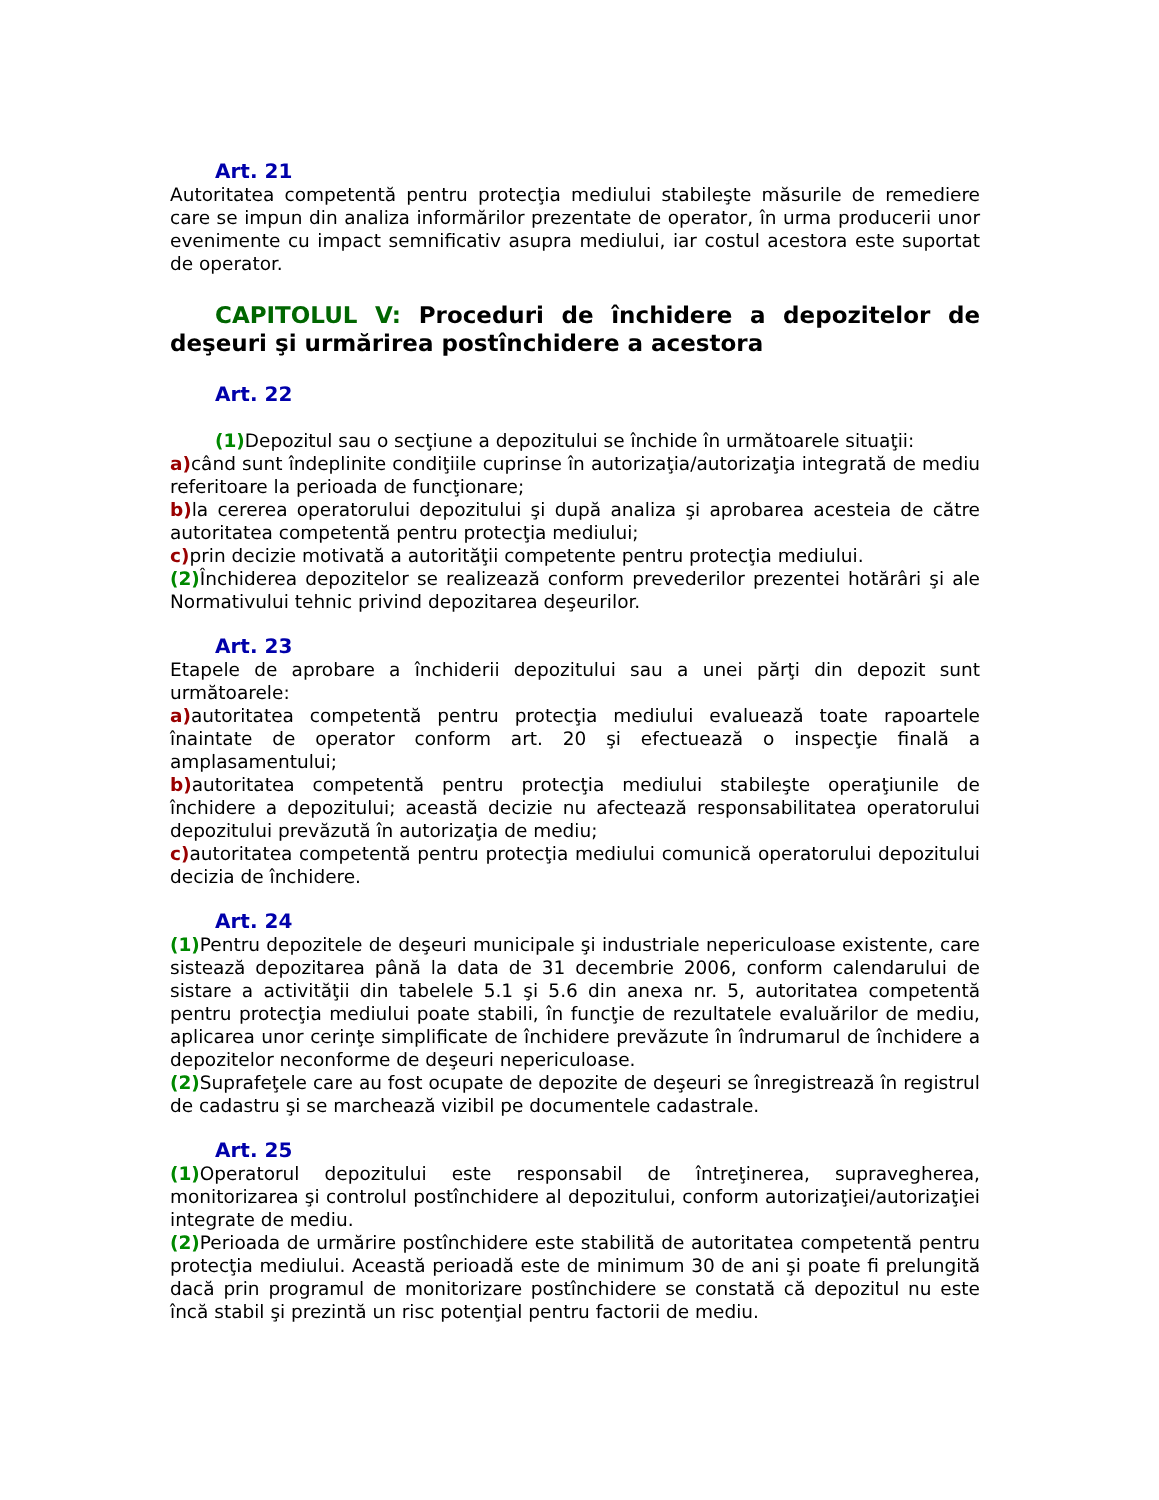Art. 21
Autoritatea competentă pentru protecţia mediului stabileşte măsurile de remediere care se impun din analiza informărilor prezentate de operator, în urma producerii unor evenimente cu impact semnificativ asupra mediului, iar costul acestora este suportat de operator.
CAPITOLUL V: Proceduri de închidere a depozitelor de deşeuri şi urmărirea postînchidere a acestora
Art. 22
(1) Depozitul sau o secţiune a depozitului se închide în următoarele situaţii:
a) când sunt îndeplinite condiţiile cuprinse în autorizaţia/autorizaţia integrată de mediu referitoare la perioada de funcţionare;
b) la cererea operatorului depozitului şi după analiza şi aprobarea acesteia de către autoritatea competentă pentru protecţia mediului;
c) prin decizie motivată a autorităţii competente pentru protecţia mediului.
(2) Închiderea depozitelor se realizează conform prevederilor prezentei hotărâri şi ale Normativului tehnic privind depozitarea deşeurilor.
Art. 23
Etapele de aprobare a închiderii depozitului sau a unei părţi din depozit sunt următoarele:
a) autoritatea competentă pentru protecţia mediului evaluează toate rapoartele înaintate de operator conform art. 20 şi efectuează o inspecţie finală a amplasamentului;
b) autoritatea competentă pentru protecţia mediului stabileşte operaţiunile de închidere a depozitului; această decizie nu afectează responsabilitatea operatorului depozitului prevăzută în autorizaţia de mediu;
c) autoritatea competentă pentru protecţia mediului comunică operatorului depozitului decizia de închidere.
Art. 24
(1) Pentru depozitele de deşeuri municipale şi industriale nepericuloase existente, care sistează depozitarea până la data de 31 decembrie 2006, conform calendarului de sistare a activităţii din tabelele 5.1 şi 5.6 din anexa nr. 5, autoritatea competentă pentru protecţia mediului poate stabili, în funcţie de rezultatele evaluărilor de mediu, aplicarea unor cerinţe simplificate de închidere prevăzute în îndrumarul de închidere a depozitelor neconforme de deşeuri nepericuloase.
(2) Suprafeţele care au fost ocupate de depozite de deşeuri se înregistrează în registrul de cadastru şi se marchează vizibil pe documentele cadastrale.
Art. 25
(1) Operatorul depozitului este responsabil de întreţinerea, supravegherea, monitorizarea şi controlul postînchidere al depozitului, conform autorizaţiei/autorizaţiei integrate de mediu.
(2) Perioada de urmărire postînchidere este stabilită de autoritatea competentă pentru protecţia mediului. Această perioadă este de minimum 30 de ani şi poate fi prelungită dacă prin programul de monitorizare postînchidere se constată că depozitul nu este încă stabil şi prezintă un risc potenţial pentru factorii de mediu.